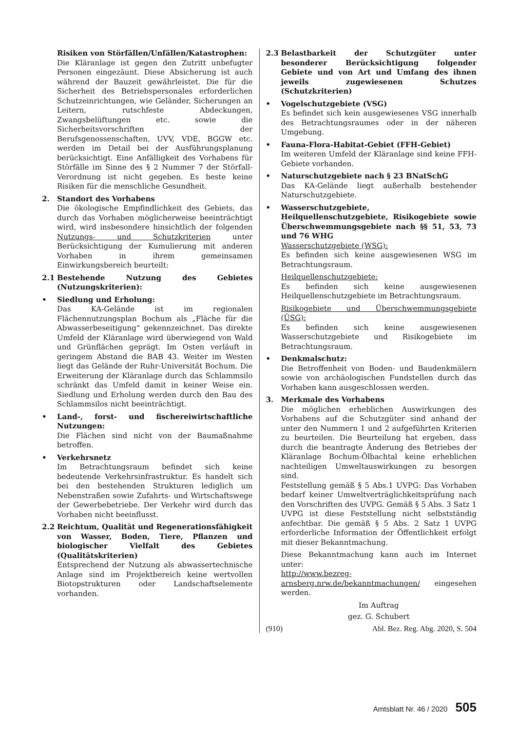Risiken von Störfällen/Unfällen/Katastrophen:
Die Kläranlage ist gegen den Zutritt unbefugter Personen eingezäunt. Diese Absicherung ist auch während der Bauzeit gewährleistet. Die für die Sicherheit des Betriebspersonales erforderlichen Schutzeinrichtungen, wie Geländer, Sicherungen an Leitern, rutschfeste Abdeckungen, Zwangsbelüftungen etc. sowie die Sicherheitsvorschriften der Berufsgenossenschaften, UVV, VDE, BGGW etc. werden im Detail bei der Ausführungsplanung berücksichtigt. Eine Anfälligkeit des Vorhabens für Störfälle im Sinne des § 2 Nummer 7 der Störfall-Verordnung ist nicht gegeben. Es beste keine Risiken für die menschliche Gesundheit.
2. Standort des Vorhabens
Die ökologische Empfindlichkeit des Gebiets, das durch das Vorhaben möglicherweise beeinträchtigt wird, wird insbesondere hinsichtlich der folgenden Nutzungs- und Schutzkriterien unter Berücksichtigung der Kumulierung mit anderen Vorhaben in ihrem gemeinsamen Einwirkungsbereich beurteilt:
2.1 Bestehende Nutzung des Gebietes (Nutzungskriterien):
• Siedlung und Erholung:
Das KA-Gelände ist im regionalen Flächennutzungsplan Bochum als „Fläche für die Abwasserbeseitigung“ gekennzeichnet. Das direkte Umfeld der Kläranlage wird überwiegend von Wald und Grünflächen geprägt. Im Osten verläuft in geringem Abstand die BAB 43. Weiter im Westen liegt das Gelände der Ruhr-Universität Bochum. Die Erweiterung der Kläranlage durch das Schlammsilo schränkt das Umfeld damit in keiner Weise ein. Siedlung und Erholung werden durch den Bau des Schlammsilos nicht beeinträchtigt.
• Land-, forst- und fischereiwirtschaftliche Nutzungen:
Die Flächen sind nicht von der Baumaßnahme betroffen.
• Verkehrsnetz
Im Betrachtungsraum befindet sich keine bedeutende Verkehrsinfrastruktur. Es handelt sich bei den bestehenden Strukturen lediglich um Nebenstraßen sowie Zufahrts- und Wirtschaftswege der Gewerbebetriebe. Der Verkehr wird durch das Vorhaben nicht beeinflusst.
2.2 Reichtum, Qualität und Regenerationsfähigkeit von Wasser, Boden, Tiere, Pflanzen und biologischer Vielfalt des Gebietes (Qualitätskriterien)
Entsprechend der Nutzung als abwassertechnische Anlage sind im Projektbereich keine wertvollen Biotopstrukturen oder Landschaftselemente vorhanden.
2.3 Belastbarkeit der Schutzgüter unter besonderer Berücksichtigung folgender Gebiete und von Art und Umfang des ihnen jeweils zugewiesenen Schutzes (Schutzkriterien)
• Vogelschutzgebiete (VSG)
Es befindet sich kein ausgewiesenes VSG innerhalb des Betrachtungsraumes oder in der näheren Umgebung.
• Fauna-Flora-Habitat-Gebiet (FFH-Gebiet)
Im weiteren Umfeld der Kläranlage sind keine FFH-Gebiete vorhanden.
• Naturschutzgebiete nach § 23 BNatSchG
Das KA-Gelände liegt außerhalb bestehender Naturschutzgebiete.
• Wasserschutzgebiete, Heilquellenschutzgebiete, Risikogebiete sowie Überschwemmungsgebiete nach §§ 51, 53, 73 und 76 WHG
Wasserschutzgebiete (WSG):
Es befinden sich keine ausgewiesenen WSG im Betrachtungsraum.
Heilquellenschutzgebiete:
Es befinden sich keine ausgewiesenen Heilquellenschutzgebiete im Betrachtungsraum.
Risikogebiete und Überschwemmungsgebiete (ÜSG):
Es befinden sich keine ausgewiesenen Wasserschutzgebiete und Risikogebiete im Betrachtungsraum.
• Denkmalschutz:
Die Betroffenheit von Boden- und Baudenkmälern sowie von archäologischen Fundstellen durch das Vorhaben kann ausgeschlossen werden.
3. Merkmale des Vorhabens
Die möglichen erheblichen Auswirkungen des Vorhabens auf die Schutzgüter sind anhand der unter den Nummern 1 und 2 aufgeführten Kriterien zu beurteilen. Die Beurteilung hat ergeben, dass durch die beantragte Änderung des Betriebes der Kläranlage Bochum-Ölbachtal keine erheblichen nachteiligen Umweltauswirkungen zu besorgen sind.
Feststellung gemäß § 5 Abs.1 UVPG: Das Vorhaben bedarf keiner Umweltverträglichkeitsprüfung nach den Vorschriften des UVPG. Gemäß § 5 Abs. 3 Satz 1 UVPG ist diese Feststellung nicht selbstständig anfechtbar. Die gemäß § 5 Abs. 2 Satz 1 UVPG erforderliche Information der Öffentlichkeit erfolgt mit dieser Bekanntmachung.
Diese Bekanntmachung kann auch im Internet unter:
http://www.bezreg-arnsberg.nrw.de/bekanntmachungen/ eingesehen werden.
Im Auftrag
gez. G. Schubert
(910) Abl. Bez. Reg. Abg. 2020, S. 504
Amtsblatt Nr. 46 / 2020 505